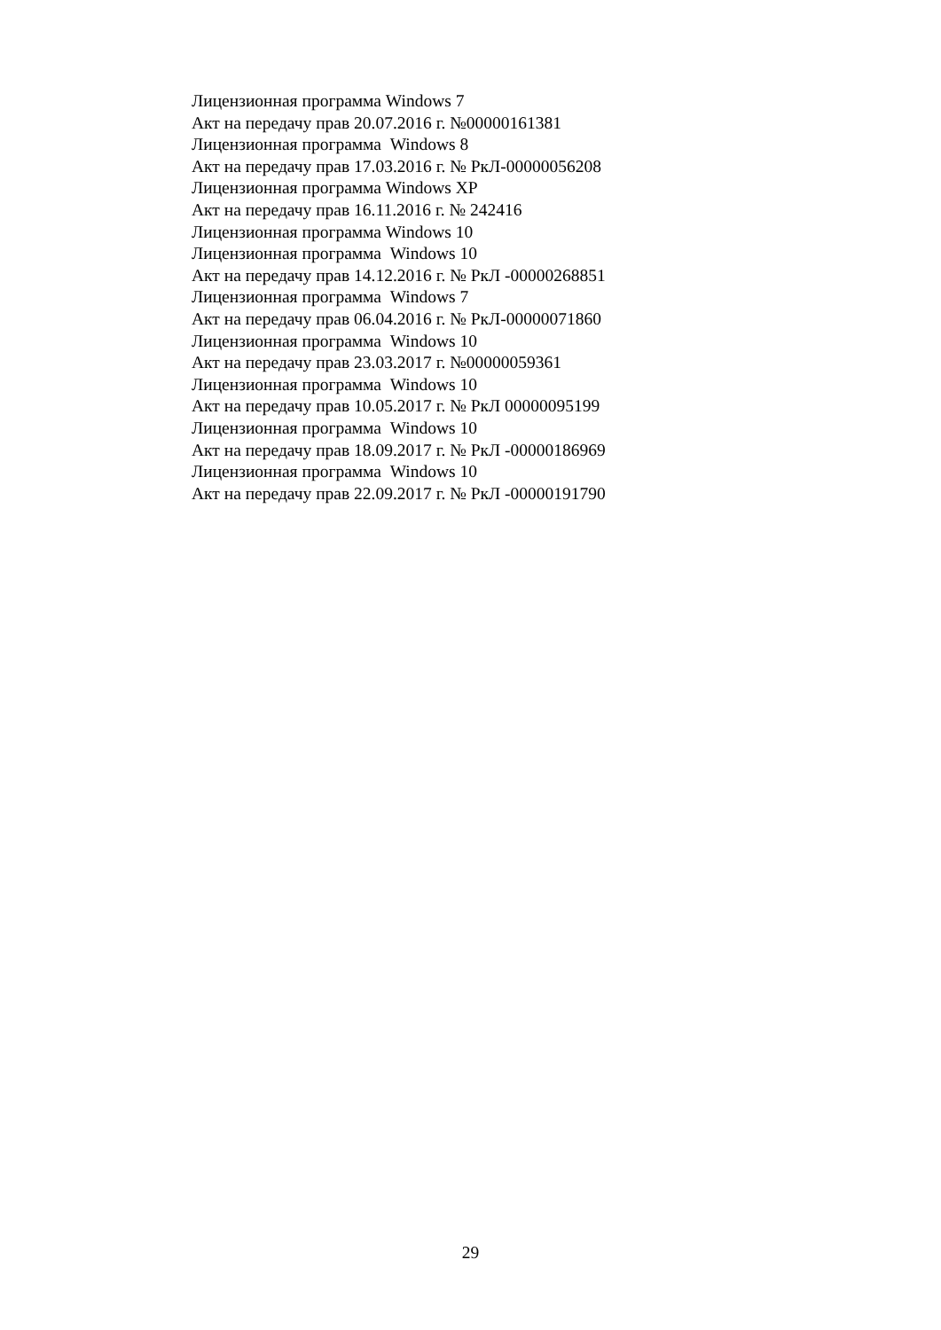Лицензионная программа Windows 7
Акт на передачу прав 20.07.2016 г. №00000161381
Лицензионная программа Windows 8
Акт на передачу прав 17.03.2016 г. № РкЛ-00000056208
Лицензионная программа Windows XP
Акт на передачу прав 16.11.2016 г. № 242416
Лицензионная программа Windows 10
Лицензионная программа Windows 10
Акт на передачу прав 14.12.2016 г. № РкЛ -00000268851
Лицензионная программа Windows 7
Акт на передачу прав 06.04.2016 г. № РкЛ-00000071860
Лицензионная программа Windows 10
Акт на передачу прав 23.03.2017 г. №00000059361
Лицензионная программа Windows 10
Акт на передачу прав 10.05.2017 г. № РкЛ 00000095199
Лицензионная программа Windows 10
Акт на передачу прав 18.09.2017 г. № РкЛ -00000186969
Лицензионная программа Windows 10
Акт на передачу прав 22.09.2017 г. № РкЛ -00000191790
29